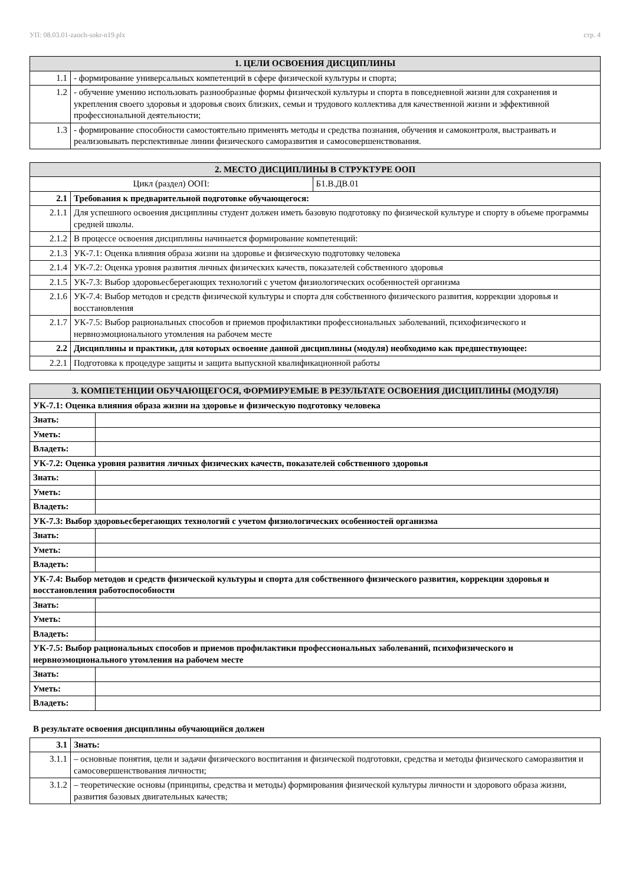УП: 08.03.01-zaoch-sokr-n19.plx стр. 4
| 1. ЦЕЛИ ОСВОЕНИЯ ДИСЦИПЛИНЫ | |
| --- | --- |
| 1.1 | - формирование универсальных компетенций в сфере физической культуры и спорта; |
| 1.2 | - обучение умению использовать разнообразные формы физической культуры и спорта в повседневной жизни для сохранения и укрепления своего здоровья и здоровья своих близких, семьи и трудового коллектива для качественной жизни и эффективной профессиональной деятельности; |
| 1.3 | - формирование способности самостоятельно применять методы и средства познания, обучения и самоконтроля, выстраивать и реализовывать перспективные линии физического саморазвития и самосовершенствования. |
| 2. МЕСТО ДИСЦИПЛИНЫ В СТРУКТУРЕ ООП | | |
| --- | --- | --- |
| Цикл (раздел) ООП: | | Б1.В.ДВ.01 |
| 2.1 | Требования к предварительной подготовке обучающегося: | |
| 2.1.1 | Для успешного освоения дисциплины студент должен иметь базовую подготовку по физической культуре и спорту в объеме программы средней школы. | |
| 2.1.2 | В процессе освоения дисциплины начинается формирование компетенций: | |
| 2.1.3 | УК-7.1: Оценка влияния образа жизни на здоровье и физическую подготовку человека | |
| 2.1.4 | УК-7.2: Оценка уровня развития личных физических качеств, показателей собственного здоровья | |
| 2.1.5 | УК-7.3: Выбор здоровьесберегающих технологий с учетом физиологических особенностей организма | |
| 2.1.6 | УК-7.4: Выбор методов и средств физической культуры и спорта для собственного физического развития, коррекции здоровья и восстановления | |
| 2.1.7 | УК-7.5: Выбор рациональных способов и приемов профилактики профессиональных заболеваний, психофизического и нервноэмоционального утомления на рабочем месте | |
| 2.2 | Дисциплины и практики, для которых освоение данной дисциплины (модуля) необходимо как предшествующее: | |
| 2.2.1 | Подготовка к процедуре защиты и защита выпускной квалификационной работы | |
| 3. КОМПЕТЕНЦИИ ОБУЧАЮЩЕГОСЯ, ФОРМИРУЕМЫЕ В РЕЗУЛЬТАТЕ ОСВОЕНИЯ ДИСЦИПЛИНЫ (МОДУЛЯ) | |
| --- | --- |
| УК-7.1: Оценка влияния образа жизни на здоровье и физическую подготовку человека | |
| Знать: | |
| Уметь: | |
| Владеть: | |
| УК-7.2: Оценка уровня развития личных физических качеств, показателей собственного здоровья | |
| Знать: | |
| Уметь: | |
| Владеть: | |
| УК-7.3: Выбор здоровьесберегающих технологий с учетом физиологических особенностей организма | |
| Знать: | |
| Уметь: | |
| Владеть: | |
| УК-7.4: Выбор методов и средств физической культуры и спорта для собственного физического развития, коррекции здоровья и восстановления работоспособности | |
| Знать: | |
| Уметь: | |
| Владеть: | |
| УК-7.5: Выбор рациональных способов и приемов профилактики профессиональных заболеваний, психофизического и нервноэмоционального утомления на рабочем месте | |
| Знать: | |
| Уметь: | |
| Владеть: | |
В результате освоения дисциплины обучающийся должен
| 3.1 | Знать: |
| 3.1.1 | – основные понятия, цели и задачи физического воспитания и физической подготовки, средства и методы физического саморазвития и самосовершенствования личности; |
| 3.1.2 | – теоретические основы (принципы, средства и методы) формирования физической культуры личности и здорового образа жизни, развития базовых двигательных качеств; |